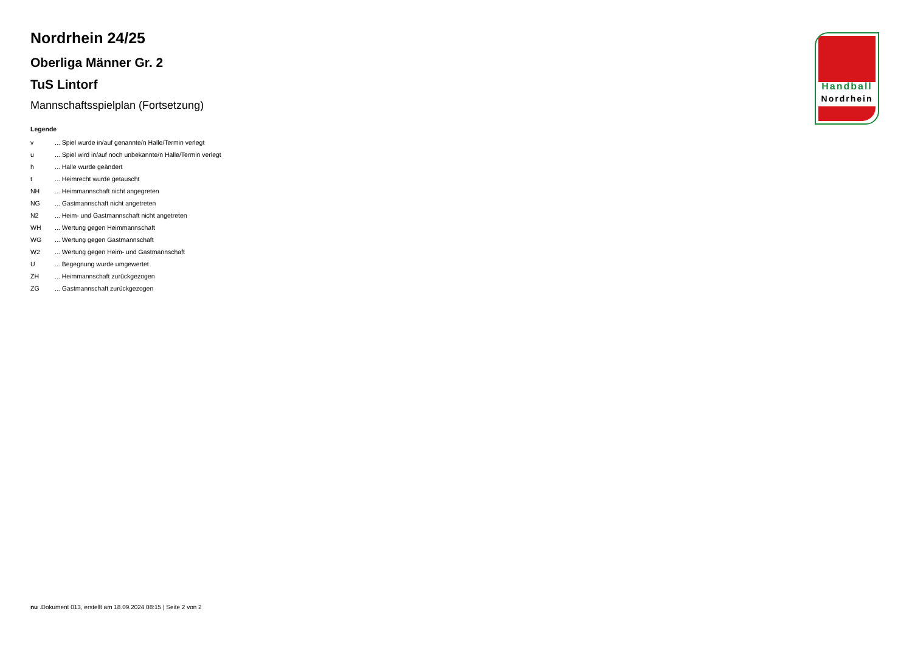Nordrhein 24/25
Oberliga Männer Gr. 2
TuS Lintorf
Mannschaftsspielplan (Fortsetzung)
Legende
| v | ... Spiel wurde in/auf genannte/n Halle/Termin verlegt |
| u | ... Spiel wird in/auf noch unbekannte/n Halle/Termin verlegt |
| h | ... Halle wurde geändert |
| t | ... Heimrecht wurde getauscht |
| NH | ... Heimmannschaft nicht angegreten |
| NG | ... Gastmannschaft nicht angetreten |
| N2 | ... Heim- und Gastmannschaft nicht angetreten |
| WH | ... Wertung gegen Heimmannschaft |
| WG | ... Wertung gegen Gastmannschaft |
| W2 | ... Wertung gegen Heim- und Gastmannschaft |
| U | ... Begegnung wurde umgewertet |
| ZH | ... Heimmannschaft zurückgezogen |
| ZG | ... Gastmannschaft zurückgezogen |
Handball
Nordrhein
nu .Dokument 013, erstellt am 18.09.2024 08:15 | Seite 2 von 2